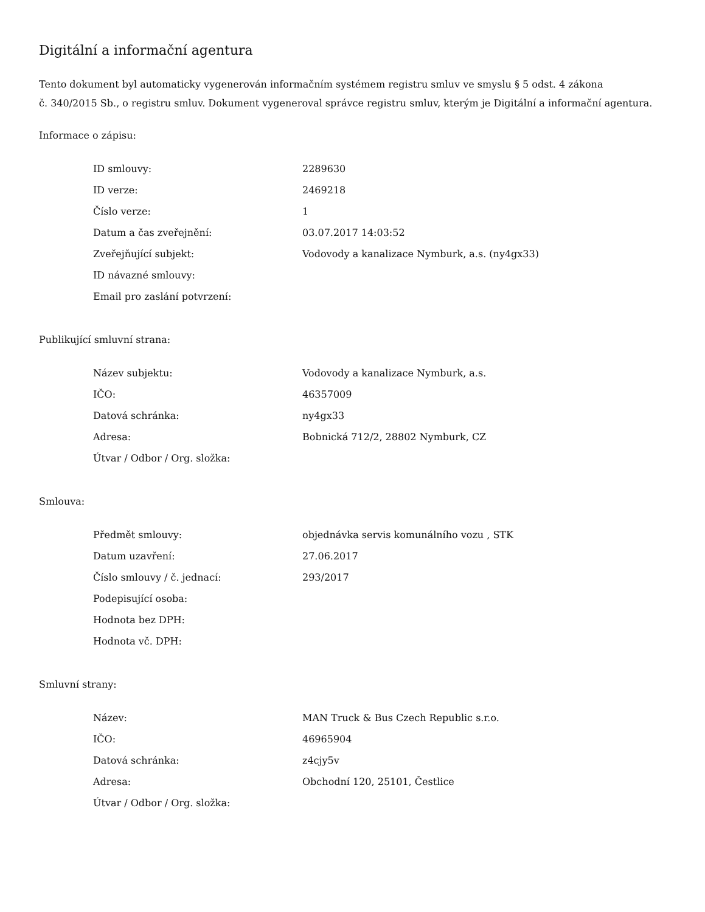Digitální a informační agentura
Tento dokument byl automaticky vygenerován informačním systémem registru smluv ve smyslu § 5 odst. 4 zákona
č. 340/2015 Sb., o registru smluv. Dokument vygeneroval správce registru smluv, kterým je Digitální a informační agentura.
Informace o zápisu:
| ID smlouvy: | 2289630 |
| ID verze: | 2469218 |
| Číslo verze: | 1 |
| Datum a čas zveřejnění: | 03.07.2017 14:03:52 |
| Zveřejňující subjekt: | Vodovody a kanalizace Nymburk, a.s. (ny4gx33) |
| ID návazné smlouvy: | |
| Email pro zaslání potvrzení: | |
Publikující smluvní strana:
| Název subjektu: | Vodovody a kanalizace Nymburk, a.s. |
| IČO: | 46357009 |
| Datová schránka: | ny4gx33 |
| Adresa: | Bobnická 712/2, 28802 Nymburk, CZ |
| Útvar / Odbor / Org. složka: | |
Smlouva:
| Předmět smlouvy: | objednávka servis komunálního vozu , STK |
| Datum uzavření: | 27.06.2017 |
| Číslo smlouvy / č. jednací: | 293/2017 |
| Podepisující osoba: | |
| Hodnota bez DPH: | |
| Hodnota vč. DPH: | |
Smluvní strany:
| Název: | MAN Truck & Bus Czech Republic s.r.o. |
| IČO: | 46965904 |
| Datová schránka: | z4cjy5v |
| Adresa: | Obchodní 120, 25101, Čestlice |
| Útvar / Odbor / Org. složka: | |